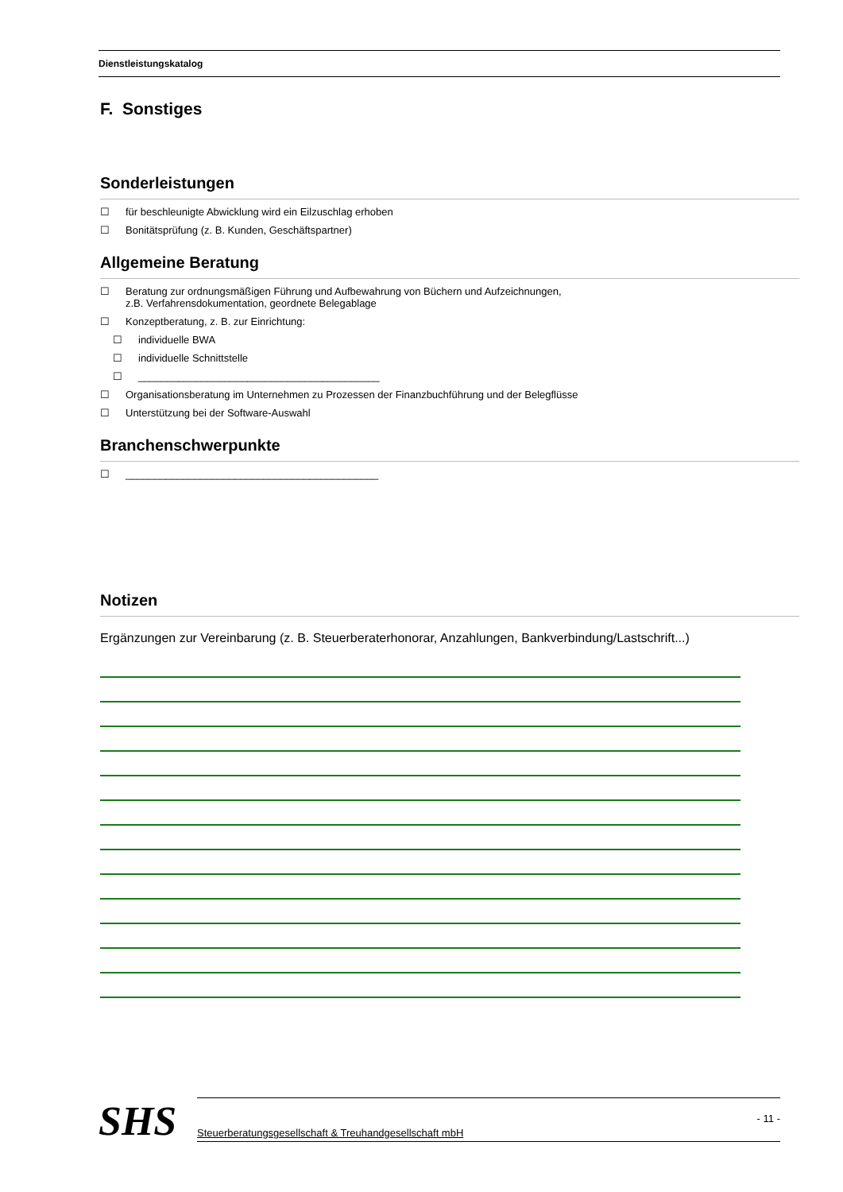Dienstleistungskatalog
F. Sonstiges
Sonderleistungen
☐ für beschleunigte Abwicklung wird ein Eilzuschlag erhoben
☐ Bonitätsprüfung (z. B. Kunden, Geschäftspartner)
Allgemeine Beratung
☐ Beratung zur ordnungsmäßigen Führung und Aufbewahrung von Büchern und Aufzeichnungen,
z.B. Verfahrensdokumentation, geordnete Belegablage
☐ Konzeptberatung, z. B. zur Einrichtung:
☐ individuelle BWA
☐ individuelle Schnittstelle
☐ __________________________________________
☐ Organisationsberatung im Unternehmen zu Prozessen der Finanzbuchführung und der Belegflüsse
☐ Unterstützung bei der Software-Auswahl
Branchenschwerpunkte
☐ ____________________________________________
Notizen
Ergänzungen zur Vereinbarung (z. B. Steuerberaterhonorar, Anzahlungen, Bankverbindung/Lastschrift...)
SHS
- 11 -
Steuerberatungsgesellschaft & Treuhandgesellschaft mbH